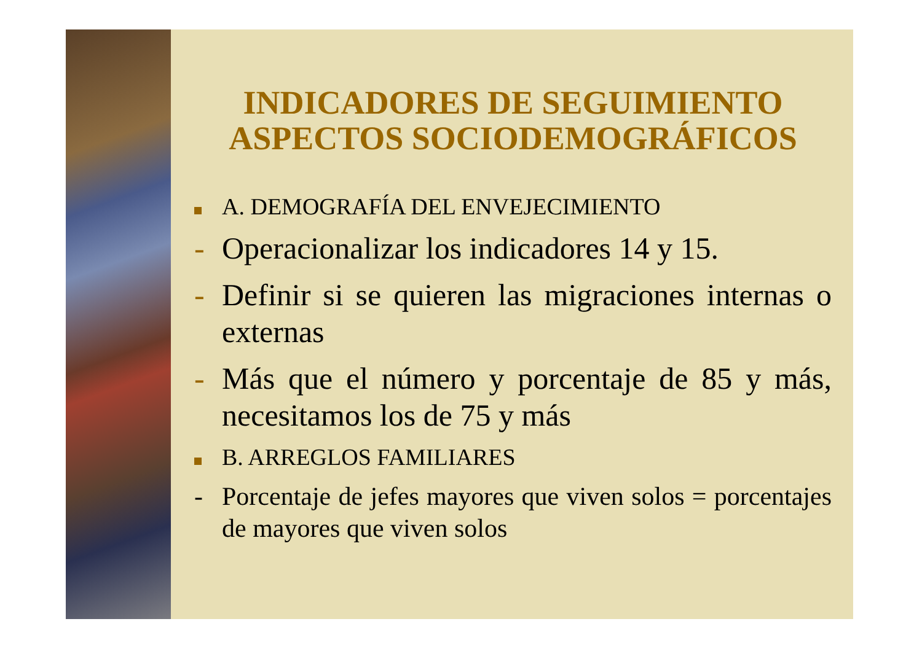INDICADORES DE SEGUIMIENTO ASPECTOS SOCIODEMOGRÁFICOS
A. DEMOGRAFÍA DEL ENVEJECIMIENTO
- Operacionalizar los indicadores 14 y 15.
- Definir si se quieren las migraciones internas o externas
- Más que el número y porcentaje de 85 y más, necesitamos los de 75 y más
B. ARREGLOS FAMILIARES
- Porcentaje de jefes mayores que viven solos = porcentajes de mayores que viven solos